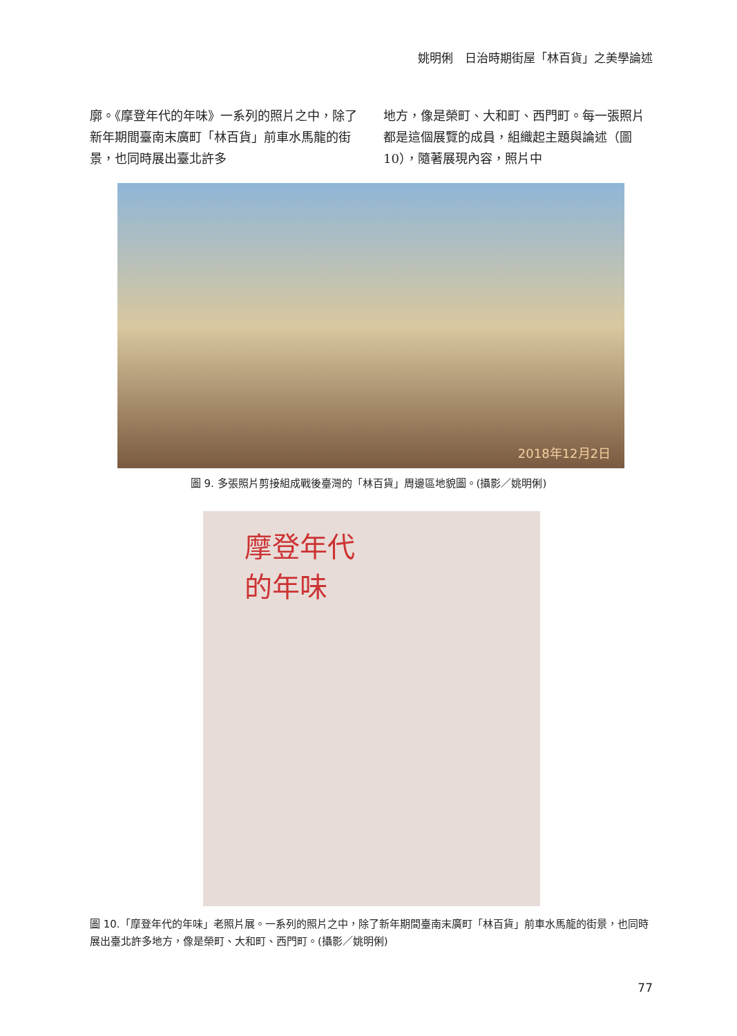姚明俐　日治時期街屋「林百貨」之美學論述
廓。《摩登年代的年味》一系列的照片之中，除了新年期間臺南末廣町「林百貨」前車水馬龍的街景，也同時展出臺北許多
地方，像是榮町、大和町、西門町。每一張照片都是這個展覽的成員，組織起主題與論述（圖 10），隨著展現內容，照片中
2018年12月2日
圖 9. 多張照片剪接組成戰後臺灣的「林百貨」周邊區地貌圖。(攝影／姚明俐)
摩登年代
的年味
圖 10.「摩登年代的年味」老照片展。一系列的照片之中，除了新年期間臺南末廣町「林百貨」前車水馬龍的街景，也同時展出臺北許多地方，像是榮町、大和町、西門町。(攝影／姚明俐)
77